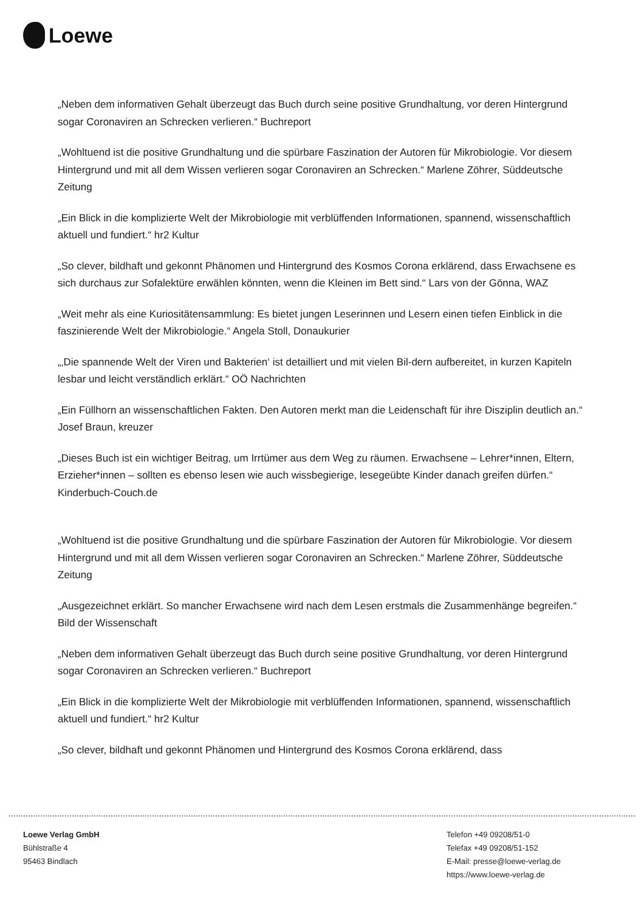Loewe
„Neben dem informativen Gehalt überzeugt das Buch durch seine positive Grundhaltung, vor deren Hintergrund sogar Coronaviren an Schrecken verlieren.“ Buchreport
„Wohltuend ist die positive Grundhaltung und die spürbare Faszination der Autoren für Mikrobiologie. Vor diesem Hintergrund und mit all dem Wissen verlieren sogar Coronaviren an Schrecken.“ Marlene Zöhrer, Süddeutsche Zeitung
„Ein Blick in die komplizierte Welt der Mikrobiologie mit verblüffenden Informationen, spannend, wissenschaftlich aktuell und fundiert.“ hr2 Kultur
„So clever, bildhaft und gekonnt Phänomen und Hintergrund des Kosmos Corona erklärend, dass Erwachsene es sich durchaus zur Sofalektüre erwählen könnten, wenn die Kleinen im Bett sind.“ Lars von der Gönna, WAZ
„Weit mehr als eine Kuriositätensammlung: Es bietet jungen Leserinnen und Lesern einen tiefen Einblick in die faszinierende Welt der Mikrobiologie.“ Angela Stoll, Donaukurier
„‚Die spannende Welt der Viren und Bakterien‘ ist detailliert und mit vielen Bil-dern aufbereitet, in kurzen Kapiteln lesbar und leicht verständlich erklärt.“ OÖ Nachrichten
„Ein Füllhorn an wissenschaftlichen Fakten. Den Autoren merkt man die Leidenschaft für ihre Disziplin deutlich an.“ Josef Braun, kreuzer
„Dieses Buch ist ein wichtiger Beitrag, um Irrtümer aus dem Weg zu räumen. Erwachsene – Lehrer*innen, Eltern, Erzieher*innen – sollten es ebenso lesen wie auch wissbegierige, lesegeübte Kinder danach greifen dürfen.“ Kinderbuch-Couch.de
„Wohltuend ist die positive Grundhaltung und die spürbare Faszination der Autoren für Mikrobiologie. Vor diesem Hintergrund und mit all dem Wissen verlieren sogar Coronaviren an Schrecken.“ Marlene Zöhrer, Süddeutsche Zeitung
„Ausgezeichnet erklärt. So mancher Erwachsene wird nach dem Lesen erstmals die Zusammenhänge begreifen.“ Bild der Wissenschaft
„Neben dem informativen Gehalt überzeugt das Buch durch seine positive Grundhaltung, vor deren Hintergrund sogar Coronaviren an Schrecken verlieren.“ Buchreport
„Ein Blick in die komplizierte Welt der Mikrobiologie mit verblüffenden Informationen, spannend, wissenschaftlich aktuell und fundiert.“ hr2 Kultur
„So clever, bildhaft und gekonnt Phänomen und Hintergrund des Kosmos Corona erklärend, dass
Loewe Verlag GmbH
Bühlstraße 4
95463 Bindlach
Telefon +49 09208/51-0
Telefax +49 09208/51-152
E-Mail: presse@loewe-verlag.de
https://www.loewe-verlag.de